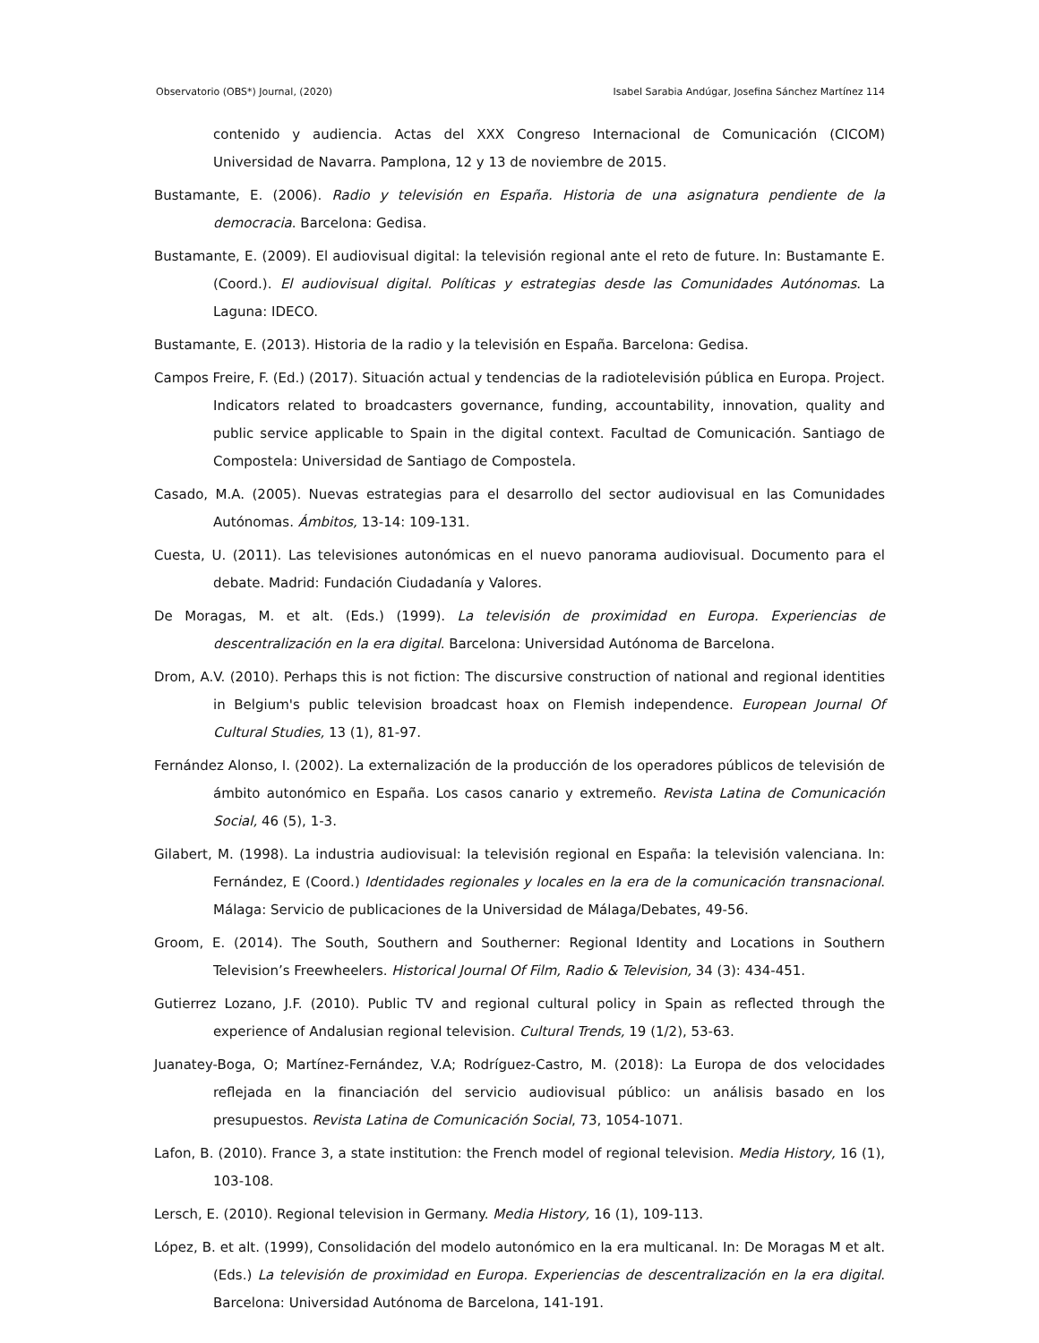Observatorio (OBS*) Journal, (2020) Isabel Sarabia Andúgar, Josefina Sánchez Martínez 114
contenido y audiencia. Actas del XXX Congreso Internacional de Comunicación (CICOM) Universidad de Navarra. Pamplona, 12 y 13 de noviembre de 2015.
Bustamante, E. (2006). Radio y televisión en España. Historia de una asignatura pendiente de la democracia. Barcelona: Gedisa.
Bustamante, E. (2009). El audiovisual digital: la televisión regional ante el reto de future. In: Bustamante E. (Coord.). El audiovisual digital. Políticas y estrategias desde las Comunidades Autónomas. La Laguna: IDECO.
Bustamante, E. (2013). Historia de la radio y la televisión en España. Barcelona: Gedisa.
Campos Freire, F. (Ed.) (2017). Situación actual y tendencias de la radiotelevisión pública en Europa. Project. Indicators related to broadcasters governance, funding, accountability, innovation, quality and public service applicable to Spain in the digital context. Facultad de Comunicación. Santiago de Compostela: Universidad de Santiago de Compostela.
Casado, M.A. (2005). Nuevas estrategias para el desarrollo del sector audiovisual en las Comunidades Autónomas. Ámbitos, 13-14: 109-131.
Cuesta, U. (2011). Las televisiones autonómicas en el nuevo panorama audiovisual. Documento para el debate. Madrid: Fundación Ciudadanía y Valores.
De Moragas, M. et alt. (Eds.) (1999). La televisión de proximidad en Europa. Experiencias de descentralización en la era digital. Barcelona: Universidad Autónoma de Barcelona.
Drom, A.V. (2010). Perhaps this is not fiction: The discursive construction of national and regional identities in Belgium's public television broadcast hoax on Flemish independence. European Journal Of Cultural Studies, 13 (1), 81-97.
Fernández Alonso, I. (2002). La externalización de la producción de los operadores públicos de televisión de ámbito autonómico en España. Los casos canario y extremeño. Revista Latina de Comunicación Social, 46 (5), 1-3.
Gilabert, M. (1998). La industria audiovisual: la televisión regional en España: la televisión valenciana. In: Fernández, E (Coord.) Identidades regionales y locales en la era de la comunicación transnacional. Málaga: Servicio de publicaciones de la Universidad de Málaga/Debates, 49-56.
Groom, E. (2014). The South, Southern and Southerner: Regional Identity and Locations in Southern Television’s Freewheelers. Historical Journal Of Film, Radio & Television, 34 (3): 434-451.
Gutierrez Lozano, J.F. (2010). Public TV and regional cultural policy in Spain as reflected through the experience of Andalusian regional television. Cultural Trends, 19 (1/2), 53-63.
Juanatey-Boga, O; Martínez-Fernández, V.A; Rodríguez-Castro, M. (2018): La Europa de dos velocidades reflejada en la financiación del servicio audiovisual público: un análisis basado en los presupuestos. Revista Latina de Comunicación Social, 73, 1054-1071.
Lafon, B. (2010). France 3, a state institution: the French model of regional television. Media History, 16 (1), 103-108.
Lersch, E. (2010). Regional television in Germany. Media History, 16 (1), 109-113.
López, B. et alt. (1999), Consolidación del modelo autonómico en la era multicanal. In: De Moragas M et alt. (Eds.) La televisión de proximidad en Europa. Experiencias de descentralización en la era digital. Barcelona: Universidad Autónoma de Barcelona, 141-191.